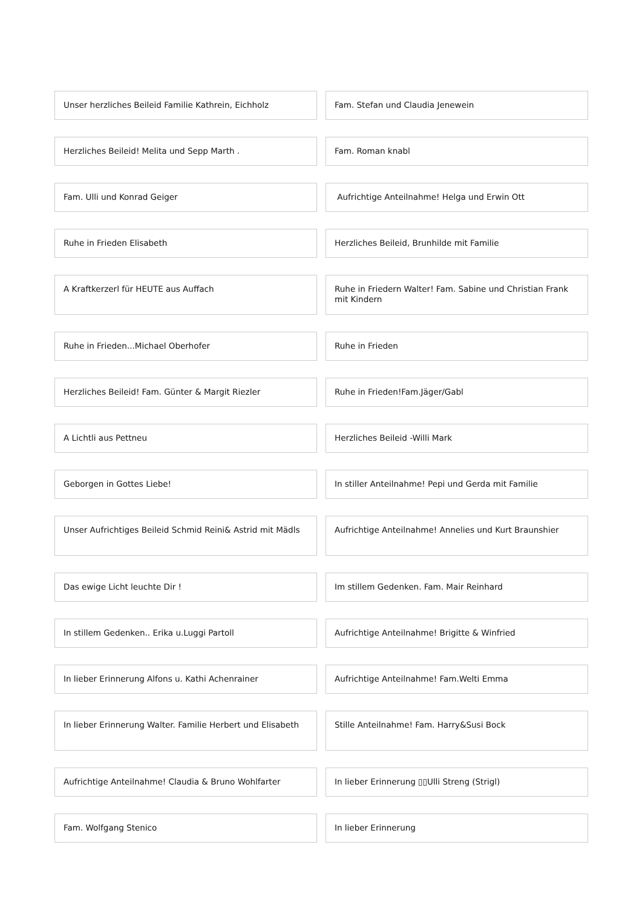Unser herzliches Beileid Familie Kathrein, Eichholz
Fam. Stefan und Claudia Jenewein
Herzliches Beileid! Melita und Sepp Marth .
Fam. Roman knabl
Fam. Ulli und Konrad Geiger Aufrichtige Anteilnahme! Helga und Erwin Ott
Ruhe in Frieden Elisabeth Herzliches Beileid, Brunhilde mit Familie
A Kraftkerzerl für HEUTE aus Auffach
Ruhe in Friedern Walter! Fam. Sabine und Christian Frank mit Kindern
Ruhe in Frieden...Michael Oberhofer
Ruhe in Frieden
Herzliches Beileid! Fam. Günter & Margit Riezler
Ruhe in Frieden!Fam.Jäger/Gabl
A Lichtli aus Pettneu Herzliches Beileid -Willi Mark
Geborgen in Gottes Liebe! In stiller Anteilnahme! Pepi und Gerda mit Familie
Unser Aufrichtiges Beileid Schmid Reini& Astrid mit Mädls
Aufrichtige Anteilnahme! Annelies und Kurt Braunshier
Das ewige Licht leuchte Dir ! Im stillem Gedenken. Fam. Mair Reinhard
In stillem Gedenken.. Erika u.Luggi Partoll
Aufrichtige Anteilnahme! Brigitte & Winfried
In lieber Erinnerung Alfons u. Kathi Achenrainer
Aufrichtige Anteilnahme! Fam.Welti Emma
In lieber Erinnerung Walter. Familie Herbert und Elisabeth
Stille Anteilnahme! Fam. Harry&Susi Bock
Aufrichtige Anteilnahme! Claudia & Bruno Wohlfarter
In lieber Erinnerung ▯▯Ulli Streng (Strigl)
Fam. Wolfgang Stenico In lieber Erinnerung